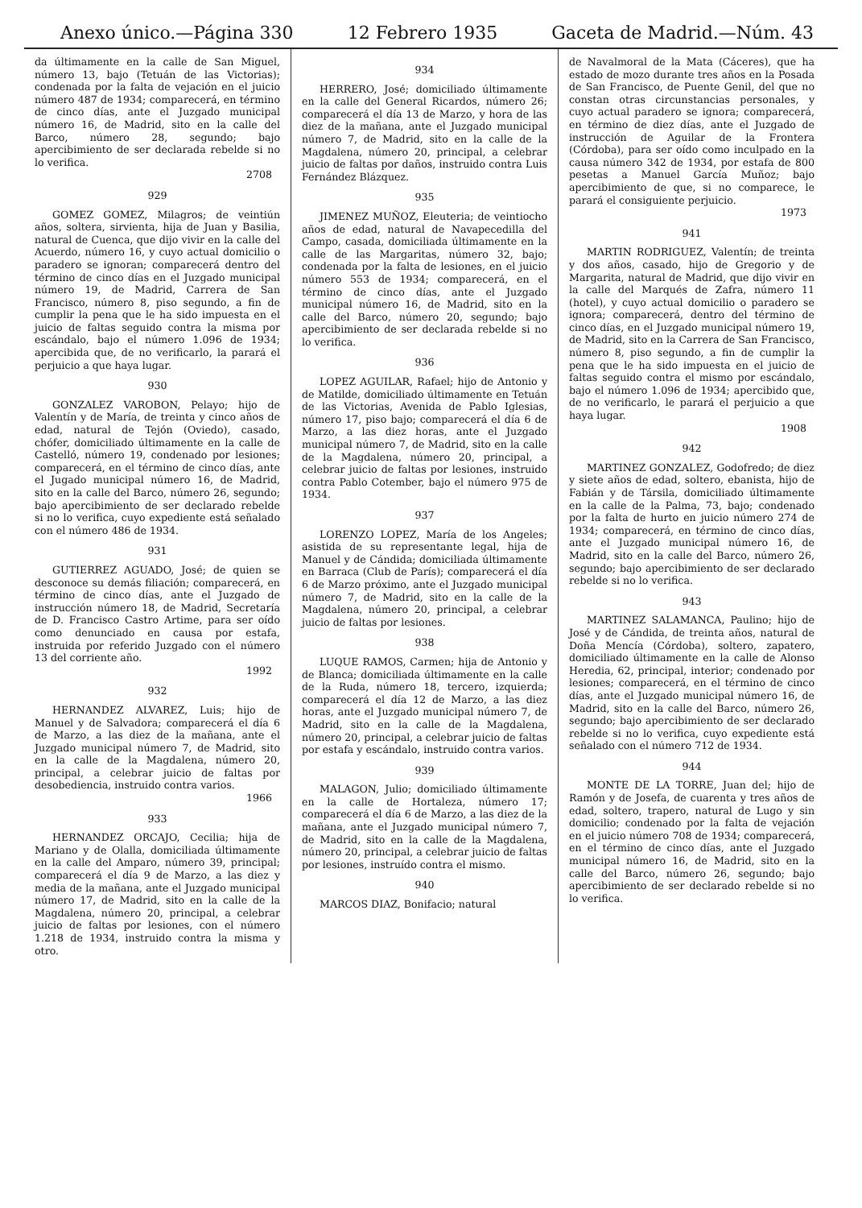Anexo único.—Página 330 12 Febrero 1935 Gaceta de Madrid.—Núm. 43
da últimamente en la calle de San Miguel, número 13, bajo (Tetuán de las Victorias); condenada por la falta de vejación en el juicio número 487 de 1934; comparecerá, en término de cinco días, ante el Juzgado municipal número 16, de Madrid, sito en la calle del Barco, número 28, segundo; bajo apercibimiento de ser declarada rebelde si no lo verifica.
2708
929
GOMEZ GOMEZ, Milagros; de veintiún años, soltera, sirvienta, hija de Juan y Basilia, natural de Cuenca, que dijo vivir en la calle del Acuerdo, número 16, y cuyo actual domicilio o paradero se ignoran; comparecerá dentro del término de cinco días en el Juzgado municipal número 19, de Madrid, Carrera de San Francisco, número 8, piso segundo, a fin de cumplir la pena que le ha sido impuesta en el juicio de faltas seguido contra la misma por escándalo, bajo el número 1.096 de 1934; apercibida que, de no verificarlo, la parará el perjuicio a que haya lugar.
930
GONZALEZ VAROBON, Pelayo; hijo de Valentín y de María, de treinta y cinco años de edad, natural de Tejón (Oviedo), casado, chófer, domiciliado últimamente en la calle de Castelló, número 19, condenado por lesiones; comparecerá, en el término de cinco días, ante el Jugado municipal número 16, de Madrid, sito en la calle del Barco, número 26, segundo; bajo apercibimiento de ser declarado rebelde si no lo verifica, cuyo expediente está señalado con el número 486 de 1934.
931
GUTIERREZ AGUADO, José; de quien se desconoce su demás filiación; comparecerá, en término de cinco días, ante el Juzgado de instrucción número 18, de Madrid, Secretaría de D. Francisco Castro Artime, para ser oído como denunciado en causa por estafa, instruida por referido Juzgado con el número 13 del corriente año.
1992
932
HERNANDEZ ALVAREZ, Luis; hijo de Manuel y de Salvadora; comparecerá el día 6 de Marzo, a las diez de la mañana, ante el Juzgado municipal número 7, de Madrid, sito en la calle de la Magdalena, número 20, principal, a celebrar juicio de faltas por desobediencia, instruido contra varios.
1966
933
HERNANDEZ ORCAJO, Cecilia; hija de Mariano y de Olalla, domiciliada últimamente en la calle del Amparo, número 39, principal; comparecerá el día 9 de Marzo, a las diez y media de la mañana, ante el Juzgado municipal número 17, de Madrid, sito en la calle de la Magdalena, número 20, principal, a celebrar juicio de faltas por lesiones, con el número 1.218 de 1934, instruido contra la misma y otro.
934
HERRERO, José; domiciliado últimamente en la calle del General Ricardos, número 26; comparecerá el día 13 de Marzo, y hora de las diez de la mañana, ante el Juzgado municipal número 7, de Madrid, sito en la calle de la Magdalena, número 20, principal, a celebrar juicio de faltas por daños, instruido contra Luis Fernández Blázquez.
935
JIMENEZ MUÑOZ, Eleuteria; de veintiocho años de edad, natural de Navapecedilla del Campo, casada, domiciliada últimamente en la calle de las Margaritas, número 32, bajo; condenada por la falta de lesiones, en el juicio número 553 de 1934; comparecerá, en el término de cinco días, ante el Juzgado municipal número 16, de Madrid, sito en la calle del Barco, número 20, segundo; bajo apercibimiento de ser declarada rebelde si no lo verifica.
936
LOPEZ AGUILAR, Rafael; hijo de Antonio y de Matilde, domiciliado últimamente en Tetuán de las Victorias, Avenida de Pablo Iglesias, número 17, piso bajo; comparecerá el día 6 de Marzo, a las diez horas, ante el Juzgado municipal número 7, de Madrid, sito en la calle de la Magdalena, número 20, principal, a celebrar juicio de faltas por lesiones, instruido contra Pablo Cotember, bajo el número 975 de 1934.
937
LORENZO LOPEZ, María de los Angeles; asistida de su representante legal, hija de Manuel y de Cándida; domiciliada últimamente en Barraca (Club de París); comparecerá el día 6 de Marzo próximo, ante el Juzgado municipal número 7, de Madrid, sito en la calle de la Magdalena, número 20, principal, a celebrar juicio de faltas por lesiones.
938
LUQUE RAMOS, Carmen; hija de Antonio y de Blanca; domiciliada últimamente en la calle de la Ruda, número 18, tercero, izquierda; comparecerá el día 12 de Marzo, a las diez horas, ante el Juzgado municipal número 7, de Madrid, sito en la calle de la Magdalena, número 20, principal, a celebrar juicio de faltas por estafa y escándalo, instruido contra varios.
939
MALAGON, Julio; domiciliado últimamente en la calle de Hortaleza, número 17; comparecerá el día 6 de Marzo, a las diez de la mañana, ante el Juzgado municipal número 7, de Madrid, sito en la calle de la Magdalena, número 20, principal, a celebrar juicio de faltas por lesiones, instruído contra el mismo.
940
MARCOS DIAZ, Bonifacio; natural
de Navalmoral de la Mata (Cáceres), que ha estado de mozo durante tres años en la Posada de San Francisco, de Puente Genil, del que no constan otras circunstancias personales, y cuyo actual paradero se ignora; comparecerá, en término de diez días, ante el Juzgado de instrucción de Aguilar de la Frontera (Córdoba), para ser oído como inculpado en la causa número 342 de 1934, por estafa de 800 pesetas a Manuel García Muñoz; bajo apercibimiento de que, si no comparece, le parará el consiguiente perjuicio.
1973
941
MARTIN RODRIGUEZ, Valentín; de treinta y dos años, casado, hijo de Gregorio y de Margarita, natural de Madrid, que dijo vivir en la calle del Marqués de Zafra, número 11 (hotel), y cuyo actual domicilio o paradero se ignora; comparecerá, dentro del término de cinco días, en el Juzgado municipal número 19, de Madrid, sito en la Carrera de San Francisco, número 8, piso segundo, a fin de cumplir la pena que le ha sido impuesta en el juicio de faltas seguido contra el mismo por escándalo, bajo el número 1.096 de 1934; apercibido que, de no verificarlo, le parará el perjuicio a que haya lugar.
1908
942
MARTINEZ GONZALEZ, Godofredo; de diez y siete años de edad, soltero, ebanista, hijo de Fabián y de Társila, domiciliado últimamente en la calle de la Palma, 73, bajo; condenado por la falta de hurto en juicio número 274 de 1934; comparecerá, en término de cinco días, ante el Juzgado municipal número 16, de Madrid, sito en la calle del Barco, número 26, segundo; bajo apercibimiento de ser declarado rebelde si no lo verifica.
943
MARTINEZ SALAMANCA, Paulino; hijo de José y de Cándida, de treinta años, natural de Doña Mencía (Córdoba), soltero, zapatero, domiciliado últimamente en la calle de Alonso Heredia, 62, principal, interior; condenado por lesiones; comparecerá, en el término de cinco días, ante el Juzgado municipal número 16, de Madrid, sito en la calle del Barco, número 26, segundo; bajo apercibimiento de ser declarado rebelde si no lo verifica, cuyo expediente está señalado con el número 712 de 1934.
944
MONTE DE LA TORRE, Juan del; hijo de Ramón y de Josefa, de cuarenta y tres años de edad, soltero, trapero, natural de Lugo y sin domicilio; condenado por la falta de vejación en el juicio número 708 de 1934; comparecerá, en el término de cinco días, ante el Juzgado municipal número 16, de Madrid, sito en la calle del Barco, número 26, segundo; bajo apercibimiento de ser declarado rebelde si no lo verifica.